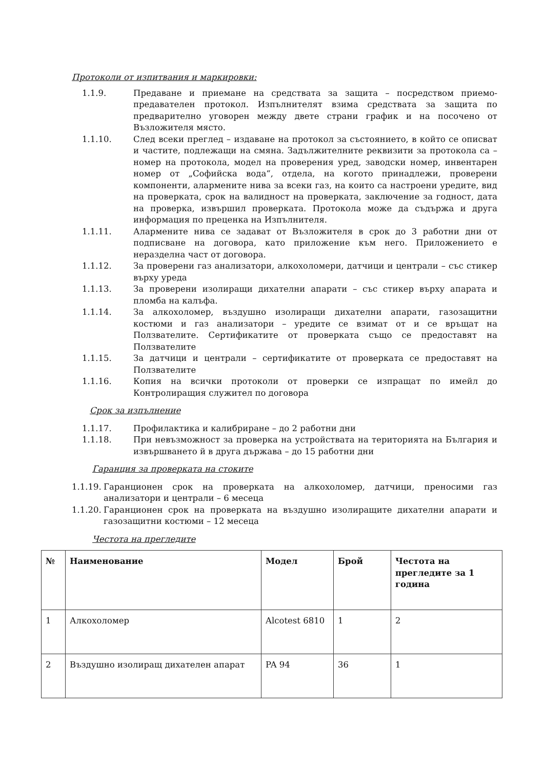Протоколи от изпитвания и маркировки:
1.1.9. Предаване и приемане на средствата за защита – посредством приемо-предавателен протокол. Изпълнителят взима средствата за защита по предварително уговорен между двете страни график и на посочено от Възложителя място.
1.1.10. След всеки преглед – издаване на протокол за състоянието, в който се описват и частите, подлежащи на смяна. Задължителните реквизити за протокола са – номер на протокола, модел на проверения уред, заводски номер, инвентарен номер от „Софийска вода“, отдела, на когото принадлежи, проверени компоненти, алармените нива за всеки газ, на които са настроени уредите, вид на проверката, срок на валидност на проверката, заключение за годност, дата на проверка, извършил проверката. Протокола може да съдържа и друга информация по преценка на Изпълнителя.
1.1.11. Алармените нива се задават от Възложителя в срок до 3 работни дни от подписване на договора, като приложение към него. Приложението е неразделна част от договора.
1.1.12. За проверени газ анализатори, алкохоломери, датчици и централи – със стикер върху уреда
1.1.13. За проверени изолиращи дихателни апарати – със стикер върху апарата и пломба на калъфа.
1.1.14. За алкохоломер, въздушно изолиращи дихателни апарати, газозащитни костюми и газ анализатори – уредите се взимат от и се връщат на Ползвателите. Сертификатите от проверката също се предоставят на Ползвателите
1.1.15. За датчици и централи – сертификатите от проверката се предоставят на Ползвателите
1.1.16. Копия на всички протоколи от проверки се изпращат по имейл до Контролиращия служител по договора
Срок за изпълнение
1.1.17. Профилактика и калибриране – до 2 работни дни
1.1.18. При невъзможност за проверка на устройствата на територията на България и извършването й в друга държава – до 15 работни дни
Гаранция за проверката на стоките
1.1.19. Гаранционен срок на проверката на алкохоломер, датчици, преносими газ анализатори и централи – 6 месеца
1.1.20. Гаранционен срок на проверката на въздушно изолиращите дихателни апарати и газозащитни костюми – 12 месеца
Честота на прегледите
| № | Наименование | Модел | Брой | Честота на прегледите за 1 година |
| --- | --- | --- | --- | --- |
| 1 | Алкохоломер | Alcotest 6810 | 1 | 2 |
| 2 | Въздушно изолиращ дихателен апарат | PA 94 | 36 | 1 |